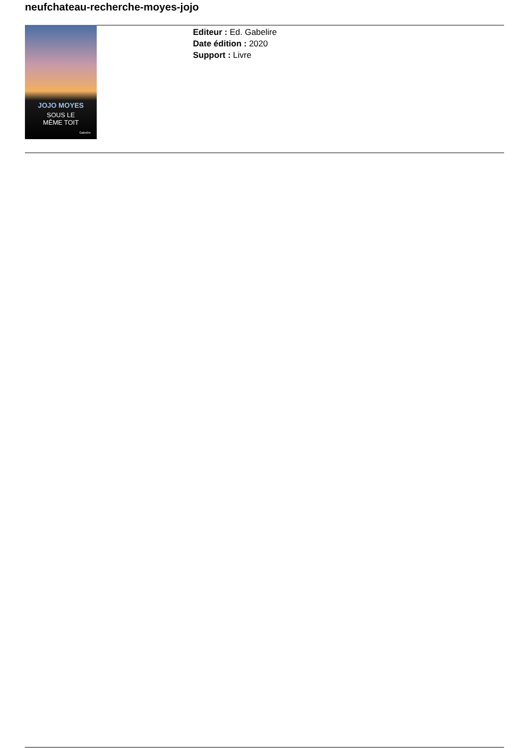neufchateau-recherche-moyes-jojo
JOJO MOYES
SOUS LE
MÊME TOIT
Gabelire
Editeur : Ed. Gabelire
Date édition : 2020
Support : Livre